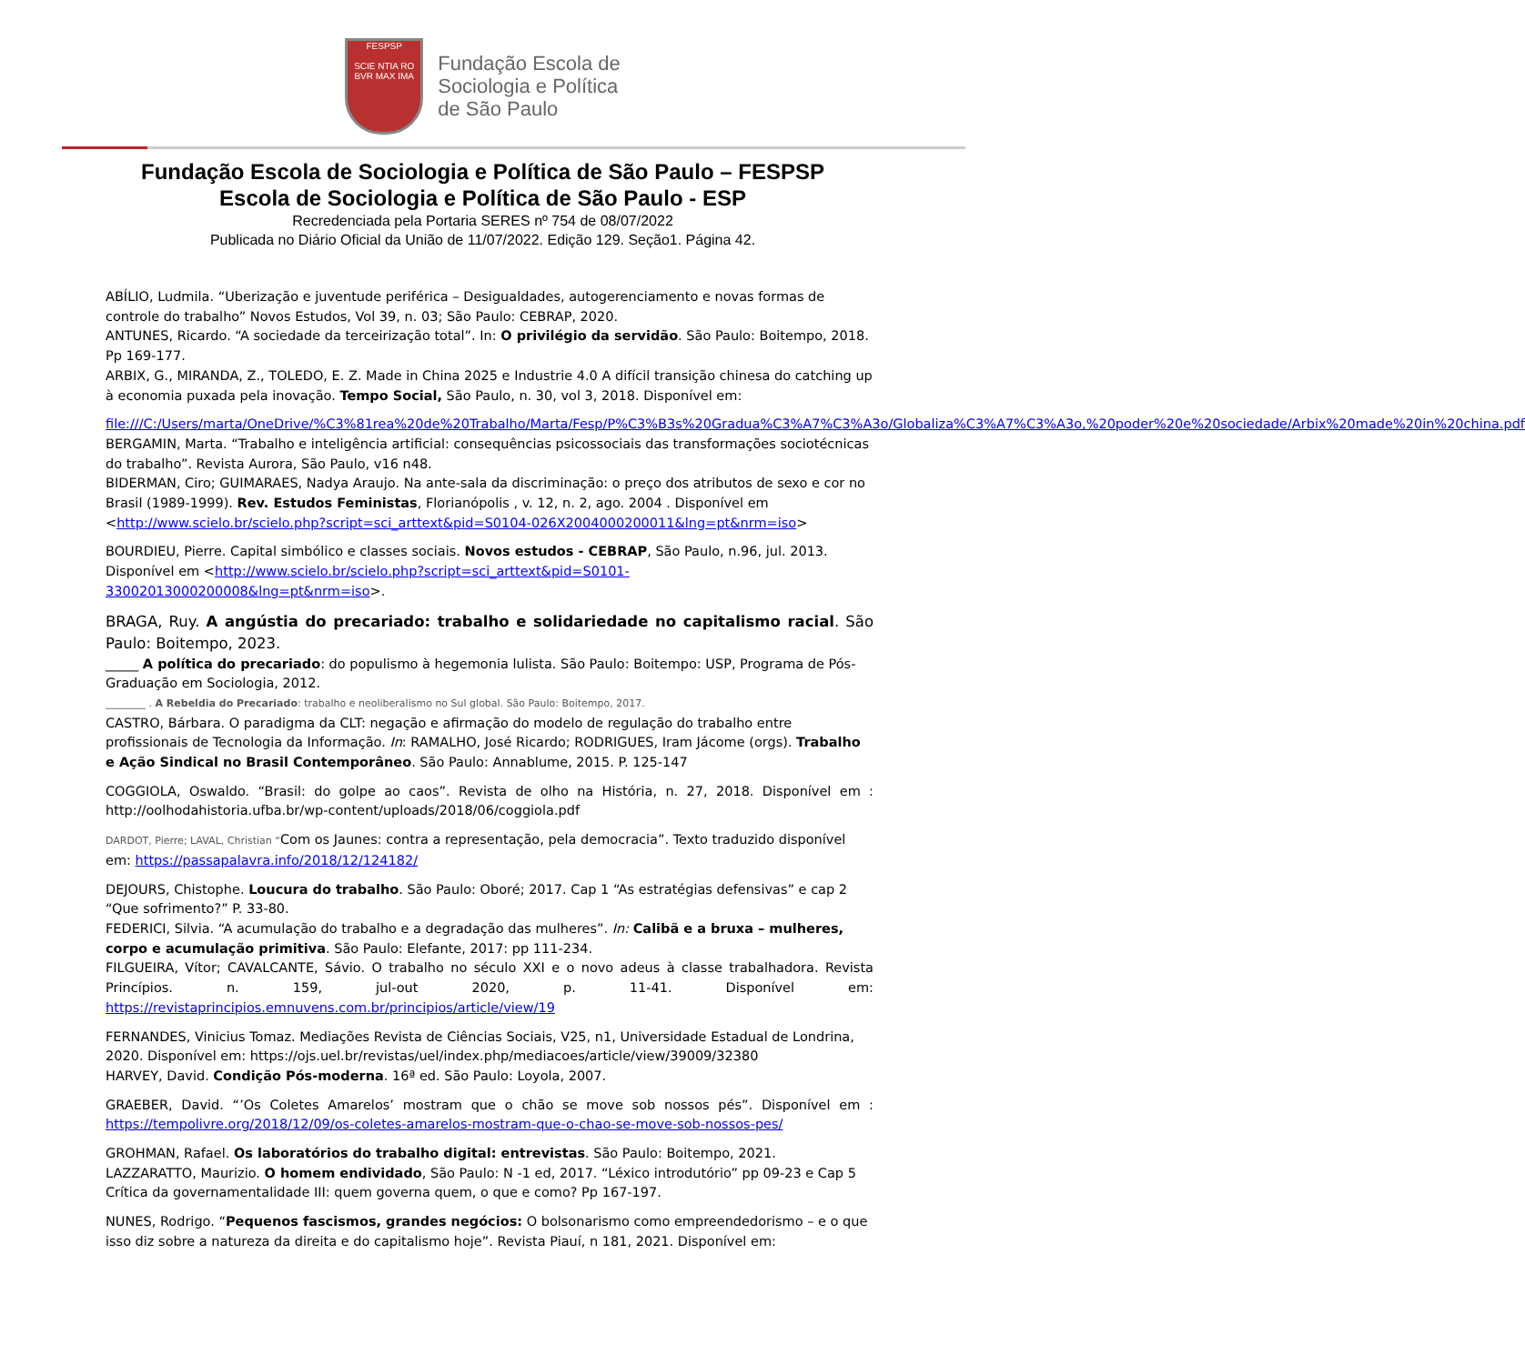FESPSP
SCIE NTIA RO
BVR MAX IMA
Fundação Escola de
Sociologia e Política
de São Paulo
Fundação Escola de Sociologia e Política de São Paulo – FESPSP
Escola de Sociologia e Política de São Paulo - ESP
Recredenciada pela Portaria SERES nº 754 de 08/07/2022
Publicada no Diário Oficial da União de 11/07/2022. Edição 129. Seção1. Página 42.
ABÍLIO, Ludmila. “Uberização e juventude periférica – Desigualdades, autogerenciamento e novas formas de controle do trabalho” Novos Estudos, Vol 39, n. 03; São Paulo: CEBRAP, 2020.
ANTUNES, Ricardo. “A sociedade da terceirização total”. In: O privilégio da servidão. São Paulo: Boitempo, 2018. Pp 169-177.
ARBIX, G., MIRANDA, Z., TOLEDO, E. Z. Made in China 2025 e Industrie 4.0 A difícil transição chinesa do catching up à economia puxada pela inovação. Tempo Social, São Paulo, n. 30, vol 3, 2018. Disponível em:
file:///C:/Users/marta/OneDrive/%C3%81rea%20de%20Trabalho/Marta/Fesp/P%C3%B3s%20Gradua%C3%A7%C3%A3o/Globaliza%C3%A7%C3%A3o,%20poder%20e%20sociedade/Arbix%20made%20in%20china.pdf
BERGAMIN, Marta. “Trabalho e inteligência artificial: consequências psicossociais das transformações sociotécnicas do trabalho”. Revista Aurora, São Paulo, v16 n48.
BIDERMAN, Ciro; GUIMARAES, Nadya Araujo. Na ante-sala da discriminação: o preço dos atributos de sexo e cor no Brasil (1989-1999). Rev. Estudos Feministas, Florianópolis , v. 12, n. 2, ago. 2004 . Disponível em <http://www.scielo.br/scielo.php?script=sci_arttext&pid=S0104-026X2004000200011&lng=pt&nrm=iso>
BOURDIEU, Pierre. Capital simbólico e classes sociais. Novos estudos - CEBRAP, São Paulo, n.96, jul. 2013. Disponível em <http://www.scielo.br/scielo.php?script=sci_arttext&pid=S0101-33002013000200008&lng=pt&nrm=iso>.
BRAGA, Ruy. A angústia do precariado: trabalho e solidariedade no capitalismo racial. São Paulo: Boitempo, 2023.
_____ A política do precariado: do populismo à hegemonia lulista. São Paulo: Boitempo: USP, Programa de Pós-Graduação em Sociologia, 2012.
________ . A Rebeldia do Precariado: trabalho e neoliberalismo no Sul global. São Paulo: Boitempo, 2017.
CASTRO, Bárbara. O paradigma da CLT: negação e afirmação do modelo de regulação do trabalho entre profissionais de Tecnologia da Informação. In: RAMALHO, José Ricardo; RODRIGUES, Iram Jácome (orgs). Trabalho e Ação Sindical no Brasil Contemporâneo. São Paulo: Annablume, 2015. P. 125-147
COGGIOLA, Oswaldo. “Brasil: do golpe ao caos”. Revista de olho na História, n. 27, 2018. Disponível em : http://oolhodahistoria.ufba.br/wp-content/uploads/2018/06/coggiola.pdf
DARDOT, Pierre; LAVAL, Christian “Com os Jaunes: contra a representação, pela democracia”. Texto traduzido disponível em: https://passapalavra.info/2018/12/124182/
DEJOURS, Chistophe. Loucura do trabalho. São Paulo: Oboré; 2017. Cap 1 “As estratégias defensivas” e cap 2 “Que sofrimento?” P. 33-80.
FEDERICI, Silvia. “A acumulação do trabalho e a degradação das mulheres”. In: Calibã e a bruxa – mulheres, corpo e acumulação primitiva. São Paulo: Elefante, 2017: pp 111-234.
FILGUEIRA, Vítor; CAVALCANTE, Sávio. O trabalho no século XXI e o novo adeus à classe trabalhadora. Revista Princípios. n. 159, jul-out 2020, p. 11-41. Disponível em: https://revistaprincipios.emnuvens.com.br/principios/article/view/19
FERNANDES, Vinicius Tomaz. Mediações Revista de Ciências Sociais, V25, n1, Universidade Estadual de Londrina, 2020. Disponível em: https://ojs.uel.br/revistas/uel/index.php/mediacoes/article/view/39009/32380
HARVEY, David. Condição Pós-moderna. 16ª ed. São Paulo: Loyola, 2007.
GRAEBER, David. “’Os Coletes Amarelos’ mostram que o chão se move sob nossos pés”. Disponível em : https://tempolivre.org/2018/12/09/os-coletes-amarelos-mostram-que-o-chao-se-move-sob-nossos-pes/
GROHMAN, Rafael. Os laboratórios do trabalho digital: entrevistas. São Paulo: Boitempo, 2021.
LAZZARATTO, Maurizio. O homem endividado, São Paulo: N -1 ed, 2017. “Léxico introdutório” pp 09-23 e Cap 5 Crítica da governamentalidade III: quem governa quem, o que e como? Pp 167-197.
NUNES, Rodrigo. “Pequenos fascismos, grandes negócios: O bolsonarismo como empreendedorismo – e o que isso diz sobre a natureza da direita e do capitalismo hoje”. Revista Piauí, n 181, 2021. Disponível em: